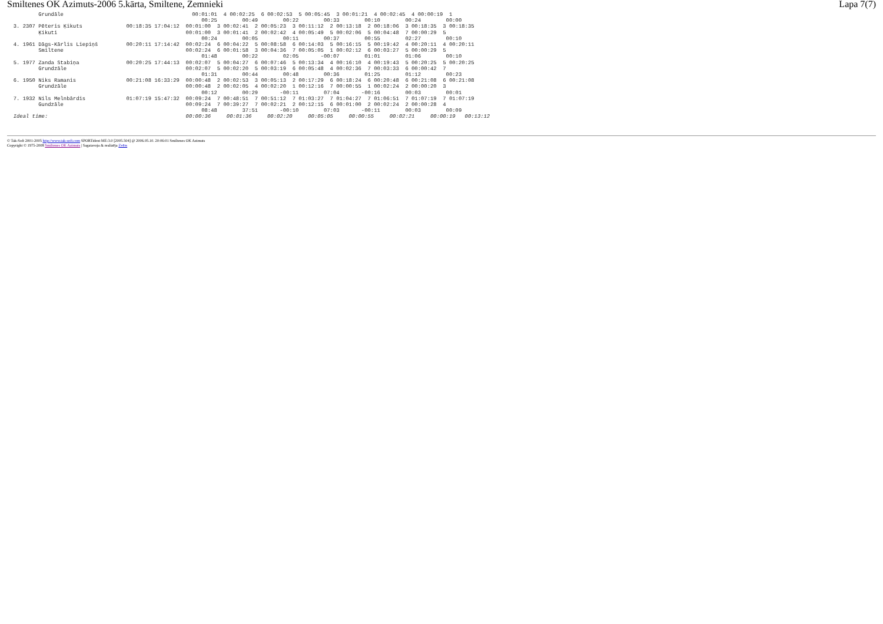Smiltenes OK Azimuts-2006 5.kārta, Smiltene, Zemnieki Lapa 7(7)
          Grundāle                                         00:01:01  4 00:02:25  6 00:02:53  5 00:05:45  3 00:01:21  4 00:02:45  4 00:00:19  1
                                                              00:25        00:49        00:22        00:33        00:10        00:24        00:00
  3. 2307 Pēteris Ķikuts              00:18:35 17:04:12  00:01:00  3 00:02:41  2 00:05:23  3 00:11:12  2 00:13:18  2 00:18:06  3 00:18:35  3 00:18:35
          Ķikuti                                         00:01:00  3 00:01:41  2 00:02:42  4 00:05:49  5 00:02:06  5 00:04:48  7 00:00:29  5
                                                              00:24        00:05        00:11        00:37        00:55        02:27        00:10
  4. 1961 Dāgs-Kārlis Liepiņš         00:20:11 17:14:42  00:02:24  6 00:04:22  5 00:08:58  6 00:14:03  5 00:16:15  5 00:19:42  4 00:20:11  4 00:20:11
          Smiltene                                       00:02:24  6 00:01:58  3 00:04:36  7 00:05:05  1 00:02:12  6 00:03:27  5 00:00:29  5
                                                              01:48        00:22        02:05       -00:07        01:01        01:06        00:10
  5. 1977 Zanda Stabiņa               00:20:25 17:44:13  00:02:07  5 00:04:27  6 00:07:46  5 00:13:34  4 00:16:10  4 00:19:43  5 00:20:25  5 00:20:25
          Grundzāle                                      00:02:07  5 00:02:20  5 00:03:19  6 00:05:48  4 00:02:36  7 00:03:33  6 00:00:42  7
                                                              01:31        00:44        00:48        00:36        01:25        01:12        00:23
  6. 1950 Niks Ramanis                00:21:08 16:33:29  00:00:48  2 00:02:53  3 00:05:13  2 00:17:29  6 00:18:24  6 00:20:48  6 00:21:08  6 00:21:08
          Grundzāle                                      00:00:48  2 00:02:05  4 00:02:20  1 00:12:16  7 00:00:55  1 00:02:24  2 00:00:20  3
                                                              00:12        00:29       -00:11        07:04       -00:16        00:03        00:01
  7. 1932 Nils Melnbārdis             01:07:19 15:47:32  00:09:24  7 00:48:51  7 00:51:12  7 01:03:27  7 01:04:27  7 01:06:51  7 01:07:19  7 01:07:19
          Gundzāle                                       00:09:24  7 00:39:27  7 00:02:21  2 00:12:15  6 00:01:00  2 00:02:24  2 00:00:28  4
                                                              08:48        37:51       -00:10        07:03       -00:11        00:03        00:09
  Ideal time:                                            00:00:36     00:01:36     00:02:20     00:05:05     00:00:55     00:02:21     00:00:19   00:13:12
© Tak-Soft 2001-2005 http://www.tak-soft.com SPORTident ME:3.0 [2005.504] @ 2006.05.10. 20:06:01 Smiltenes OK Azimuts
Copyright © 1975-2008 Smiltenes OK Azimuts | Sagatavoja & realizēja Zvērs